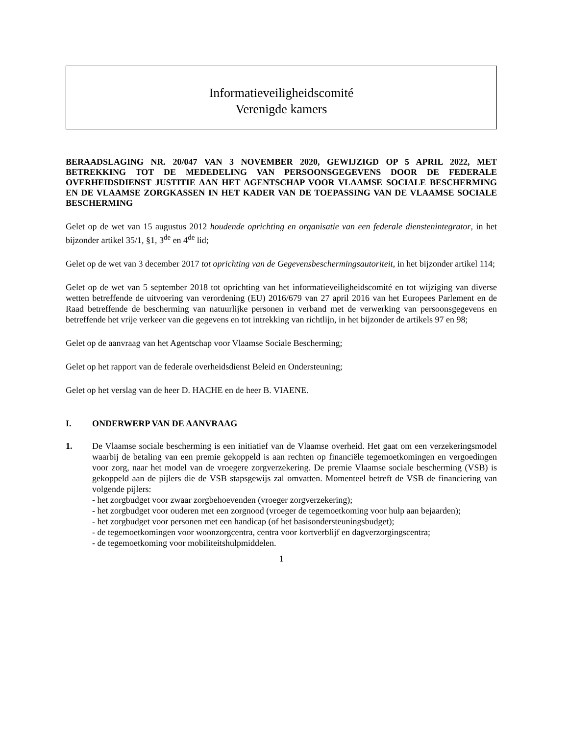Informatieveiligheidscomité
Verenigde kamers
BERAADSLAGING NR. 20/047 VAN 3 NOVEMBER 2020, GEWIJZIGD OP 5 APRIL 2022, MET BETREKKING TOT DE MEDEDELING VAN PERSOONSGEGEVENS DOOR DE FEDERALE OVERHEIDSDIENST JUSTITIE AAN HET AGENTSCHAP VOOR VLAAMSE SOCIALE BESCHERMING EN DE VLAAMSE ZORGKASSEN IN HET KADER VAN DE TOEPASSING VAN DE VLAAMSE SOCIALE BESCHERMING
Gelet op de wet van 15 augustus 2012 houdende oprichting en organisatie van een federale dienstenintegrator, in het bijzonder artikel 35/1, §1, 3<sup>de</sup> en 4<sup>de</sup> lid;
Gelet op de wet van 3 december 2017 tot oprichting van de Gegevensbeschermingsautoriteit, in het bijzonder artikel 114;
Gelet op de wet van 5 september 2018 tot oprichting van het informatieveiligheidscomité en tot wijziging van diverse wetten betreffende de uitvoering van verordening (EU) 2016/679 van 27 april 2016 van het Europees Parlement en de Raad betreffende de bescherming van natuurlijke personen in verband met de verwerking van persoonsgegevens en betreffende het vrije verkeer van die gegevens en tot intrekking van richtlijn, in het bijzonder de artikels 97 en 98;
Gelet op de aanvraag van het Agentschap voor Vlaamse Sociale Bescherming;
Gelet op het rapport van de federale overheidsdienst Beleid en Ondersteuning;
Gelet op het verslag van de heer D. HACHE en de heer B. VIAENE.
I. ONDERWERP VAN DE AANVRAAG
1. De Vlaamse sociale bescherming is een initiatief van de Vlaamse overheid. Het gaat om een verzekeringsmodel waarbij de betaling van een premie gekoppeld is aan rechten op financiële tegemoetkomingen en vergoedingen voor zorg, naar het model van de vroegere zorgverzekering. De premie Vlaamse sociale bescherming (VSB) is gekoppeld aan de pijlers die de VSB stapsgewijs zal omvatten. Momenteel betreft de VSB de financiering van volgende pijlers:
- het zorgbudget voor zwaar zorgbehoevenden (vroeger zorgverzekering);
- het zorgbudget voor ouderen met een zorgnood (vroeger de tegemoetkoming voor hulp aan bejaarden);
- het zorgbudget voor personen met een handicap (of het basisondersteuningsbudget);
- de tegemoetkomingen voor woonzorgcentra, centra voor kortverblijf en dagverzorgingscentra;
- de tegemoetkoming voor mobiliteitshulpmiddelen.
1